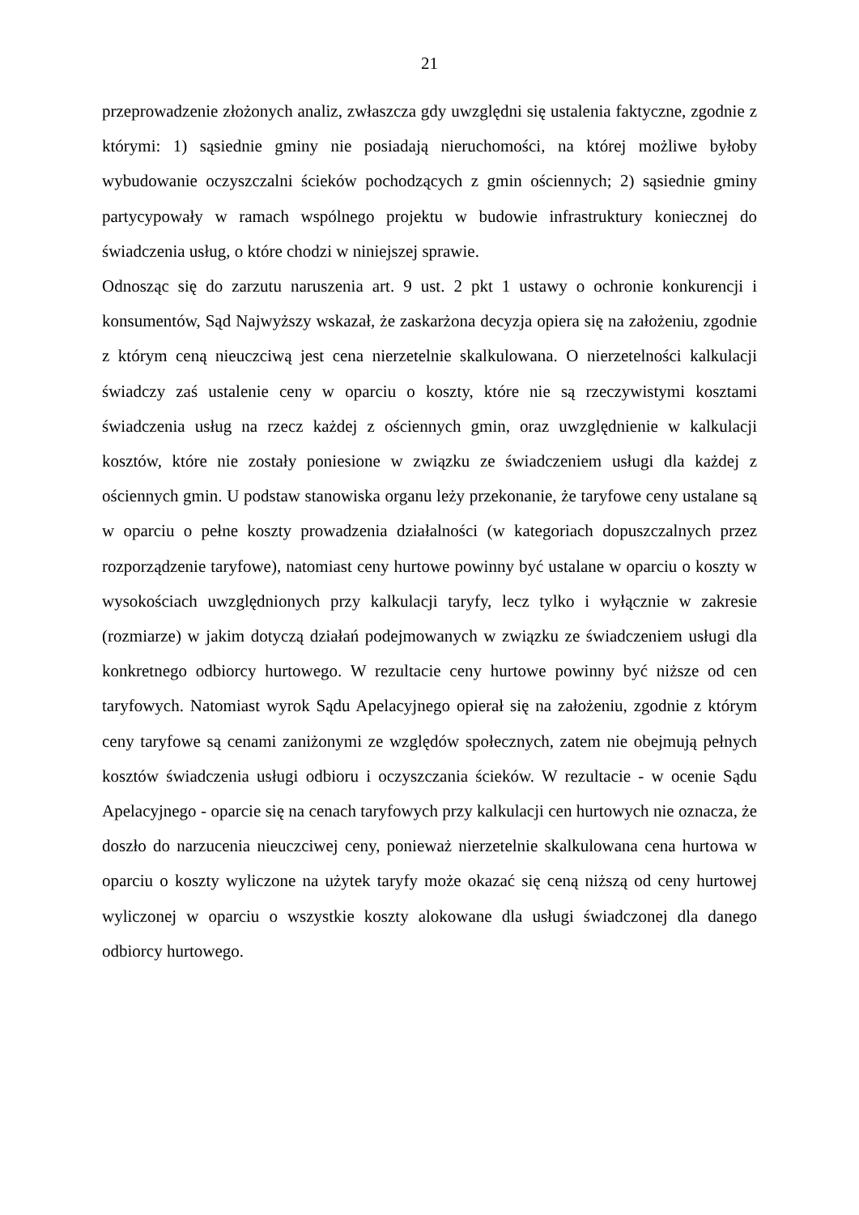21
przeprowadzenie złożonych analiz, zwłaszcza gdy uwzględni się ustalenia faktyczne, zgodnie z którymi: 1) sąsiednie gminy nie posiadają nieruchomości, na której możliwe byłoby wybudowanie oczyszczalni ścieków pochodzących z gmin ościennych; 2) sąsiednie gminy partycypowały w ramach wspólnego projektu w budowie infrastruktury koniecznej do świadczenia usług, o które chodzi w niniejszej sprawie.
Odnosząc się do zarzutu naruszenia art. 9 ust. 2 pkt 1 ustawy o ochronie konkurencji i konsumentów, Sąd Najwyższy wskazał, że zaskarżona decyzja opiera się na założeniu, zgodnie z którym ceną nieuczciwą jest cena nierzetelnie skalkulowana. O nierzetelności kalkulacji świadczy zaś ustalenie ceny w oparciu o koszty, które nie są rzeczywistymi kosztami świadczenia usług na rzecz każdej z ościennych gmin, oraz uwzględnienie w kalkulacji kosztów, które nie zostały poniesione w związku ze świadczeniem usługi dla każdej z ościennych gmin. U podstaw stanowiska organu leży przekonanie, że taryfowe ceny ustalane są w oparciu o pełne koszty prowadzenia działalności (w kategoriach dopuszczalnych przez rozporządzenie taryfowe), natomiast ceny hurtowe powinny być ustalane w oparciu o koszty w wysokościach uwzględnionych przy kalkulacji taryfy, lecz tylko i wyłącznie w zakresie (rozmiarze) w jakim dotyczą działań podejmowanych w związku ze świadczeniem usługi dla konkretnego odbiorcy hurtowego. W rezultacie ceny hurtowe powinny być niższe od cen taryfowych. Natomiast wyrok Sądu Apelacyjnego opierał się na założeniu, zgodnie z którym ceny taryfowe są cenami zaniżonymi ze względów społecznych, zatem nie obejmują pełnych kosztów świadczenia usługi odbioru i oczyszczania ścieków. W rezultacie - w ocenie Sądu Apelacyjnego - oparcie się na cenach taryfowych przy kalkulacji cen hurtowych nie oznacza, że doszło do narzucenia nieuczciwej ceny, ponieważ nierzetelnie skalkulowana cena hurtowa w oparciu o koszty wyliczone na użytek taryfy może okazać się ceną niższą od ceny hurtowej wyliczonej w oparciu o wszystkie koszty alokowane dla usługi świadczonej dla danego odbiorcy hurtowego.